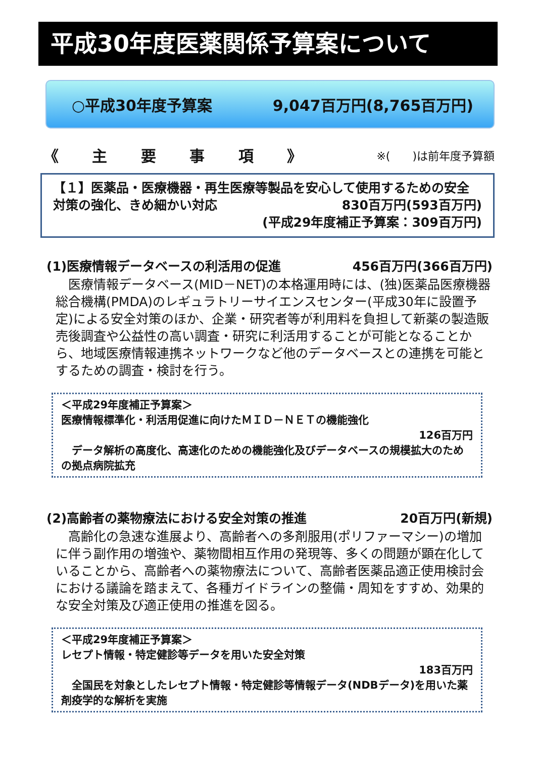平成30年度医薬関係予算案について
○平成30年度予算案 9,047百万円(8,765百万円)
《 主 要 事 項 》 ※(　　)は前年度予算額
【１】医薬品・医療機器・再生医療等製品を安心して使用するための安全
対策の強化、きめ細かい対応 830百万円(593百万円)
(平成29年度補正予算案：309百万円)
(1)医療情報データベースの利活用の促進 456百万円(366百万円)
　医療情報データベース(MID－NET)の本格運用時には、(独)医薬品医療機器総合機構(PMDA)のレギュラトリーサイエンスセンター(平成30年に設置予定)による安全対策のほか、企業・研究者等が利用料を負担して新薬の製造販売後調査や公益性の高い調査・研究に利活用することが可能となることから、地域医療情報連携ネットワークなど他のデータベースとの連携を可能とするための調査・検討を行う。
＜平成29年度補正予算案＞
医療情報標準化・利活用促進に向けたＭＩＤ－ＮＥＴの機能強化
126百万円
　データ解析の高度化、高速化のための機能強化及びデータベースの規模拡大のための拠点病院拡充
(2)高齢者の薬物療法における安全対策の推進 20百万円(新規)
　高齢化の急速な進展より、高齢者への多剤服用(ポリファーマシー)の増加に伴う副作用の増強や、薬物間相互作用の発現等、多くの問題が顕在化していることから、高齢者への薬物療法について、高齢者医薬品適正使用検討会における議論を踏まえて、各種ガイドラインの整備・周知をすすめ、効果的な安全対策及び適正使用の推進を図る。
＜平成29年度補正予算案＞
レセプト情報・特定健診等データを用いた安全対策
183百万円
　全国民を対象としたレセプト情報・特定健診等情報データ(NDBデータ)を用いた薬剤疫学的な解析を実施